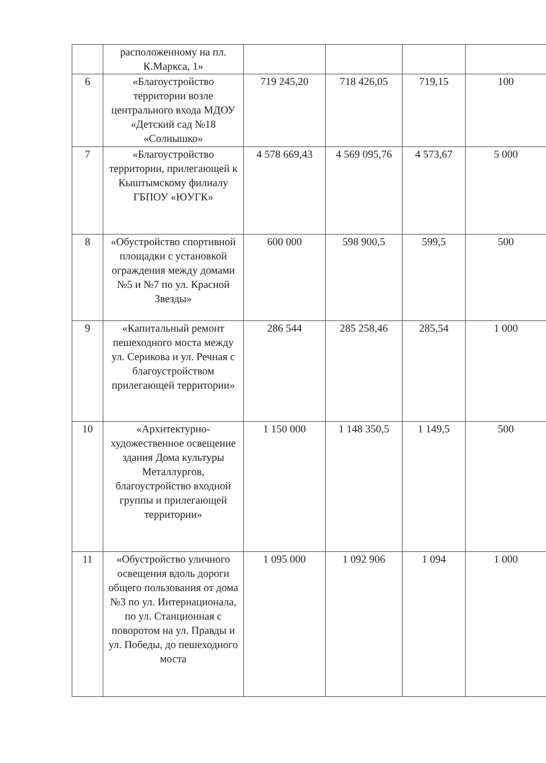| | расположенному на пл. К.Маркса, 1» | | | | |
| 6 | «Благоустройство территории возле центрального входа МДОУ «Детский сад №18 «Солнышко» | 719 245,20 | 718 426,05 | 719,15 | 100 |
| 7 | «Благоустройство территории, прилегающей к Кыштымскому филиалу ГБПОУ «ЮУГК» | 4 578 669,43 | 4 569 095,76 | 4 573,67 | 5 000 |
| 8 | «Обустройство спортивной площадки с установкой ограждения между домами №5 и №7 по ул. Красной Звезды» | 600 000 | 598 900,5 | 599,5 | 500 |
| 9 | «Капитальный ремонт пешеходного моста между ул. Серикова и ул. Речная с благоустройством прилегающей территории» | 286 544 | 285 258,46 | 285,54 | 1 000 |
| 10 | «Архитектурно-художественное освещение здания Дома культуры Металлургов, благоустройство входной группы и прилегающей территории» | 1 150 000 | 1 148 350,5 | 1 149,5 | 500 |
| 11 | «Обустройство уличного освещения вдоль дороги общего пользования от дома №3 по ул. Интернационала, по ул. Станционная с поворотом на ул. Правды и ул. Победы, до пешеходного моста | 1 095 000 | 1 092 906 | 1 094 | 1 000 |